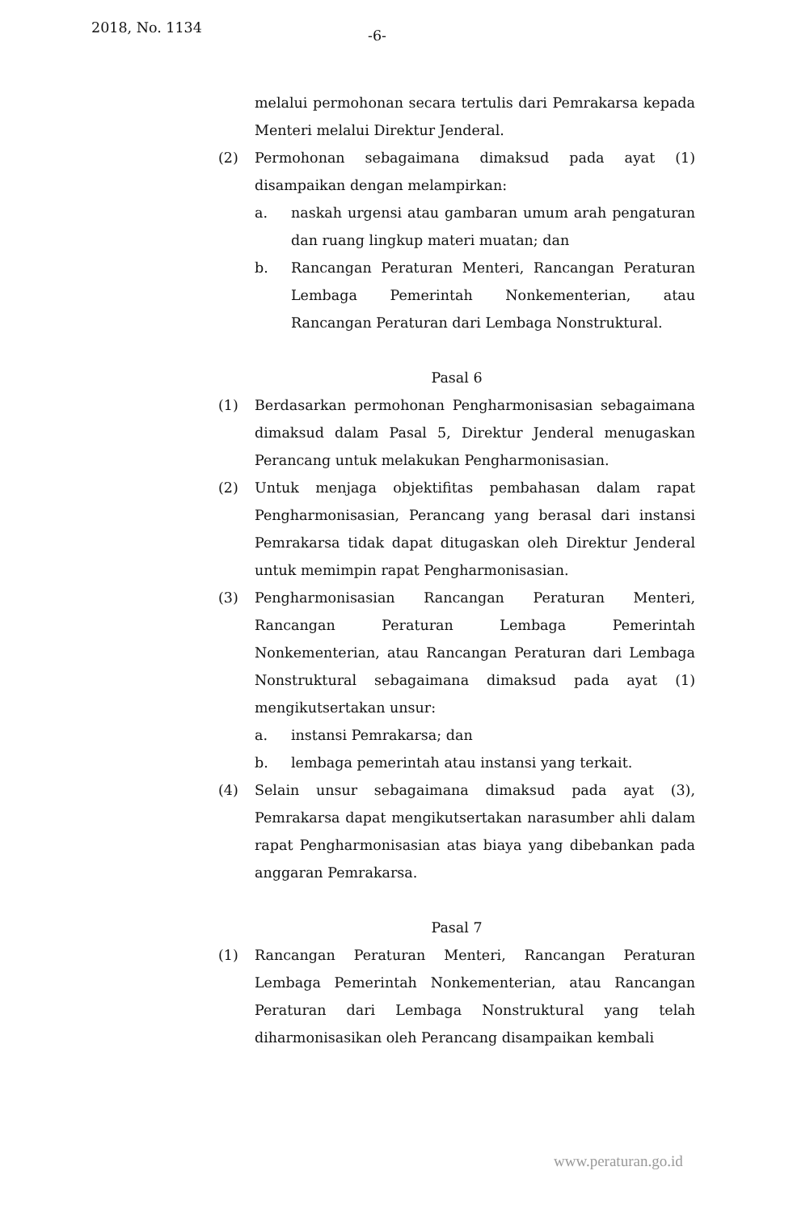2018, No. 1134 -6-
melalui permohonan secara tertulis dari Pemrakarsa kepada Menteri melalui Direktur Jenderal.
(2) Permohonan sebagaimana dimaksud pada ayat (1) disampaikan dengan melampirkan:
a. naskah urgensi atau gambaran umum arah pengaturan dan ruang lingkup materi muatan; dan
b. Rancangan Peraturan Menteri, Rancangan Peraturan Lembaga Pemerintah Nonkementerian, atau Rancangan Peraturan dari Lembaga Nonstruktural.
Pasal 6
(1) Berdasarkan permohonan Pengharmonisasian sebagaimana dimaksud dalam Pasal 5, Direktur Jenderal menugaskan Perancang untuk melakukan Pengharmonisasian.
(2) Untuk menjaga objektifitas pembahasan dalam rapat Pengharmonisasian, Perancang yang berasal dari instansi Pemrakarsa tidak dapat ditugaskan oleh Direktur Jenderal untuk memimpin rapat Pengharmonisasian.
(3) Pengharmonisasian Rancangan Peraturan Menteri, Rancangan Peraturan Lembaga Pemerintah Nonkementerian, atau Rancangan Peraturan dari Lembaga Nonstruktural sebagaimana dimaksud pada ayat (1) mengikutsertakan unsur:
a. instansi Pemrakarsa; dan
b. lembaga pemerintah atau instansi yang terkait.
(4) Selain unsur sebagaimana dimaksud pada ayat (3), Pemrakarsa dapat mengikutsertakan narasumber ahli dalam rapat Pengharmonisasian atas biaya yang dibebankan pada anggaran Pemrakarsa.
Pasal 7
(1) Rancangan Peraturan Menteri, Rancangan Peraturan Lembaga Pemerintah Nonkementerian, atau Rancangan Peraturan dari Lembaga Nonstruktural yang telah diharmonisasikan oleh Perancang disampaikan kembali
www.peraturan.go.id